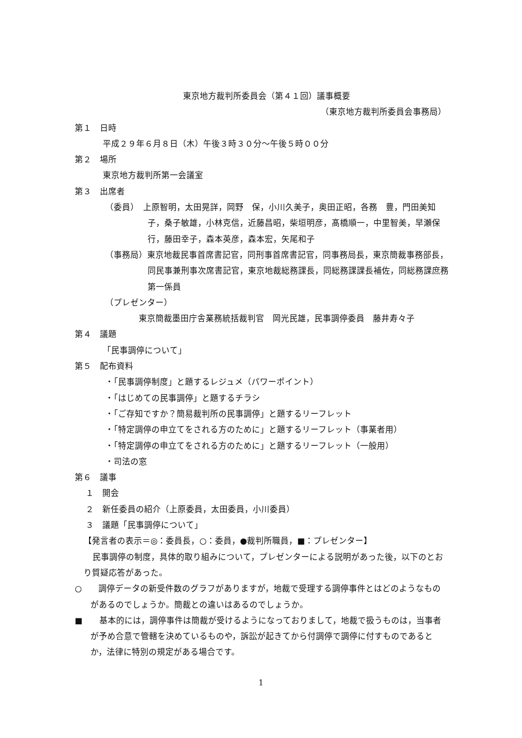東京地方裁判所委員会（第４１回）議事概要
（東京地方裁判所委員会事務局）
第１　日時
平成２９年６月８日（木）午後３時３０分～午後５時００分
第２　場所
東京地方裁判所第一会議室
第３　出席者
（委員）　上原智明，太田晃詳，岡野　保，小川久美子，奥田正昭，各務　豊，門田美知子，桑子敏雄，小林克信，近藤昌昭，柴垣明彦，髙橋順一，中里智美，早瀬保行，藤田幸子，森本英彦，森本宏，矢尾和子
（事務局）東京地裁民事首席書記官，同刑事首席書記官，同事務局長，東京簡裁事務部長，同民事兼刑事次席書記官，東京地裁総務課長，同総務課課長補佐，同総務課庶務第一係員
（プレゼンター）
東京簡裁墨田庁舎業務統括裁判官　岡光民雄，民事調停委員　藤井寿々子
第４　議題
「民事調停について」
第５　配布資料
・「民事調停制度」と題するレジュメ（パワーポイント）
・「はじめての民事調停」と題するチラシ
・「ご存知ですか？簡易裁判所の民事調停」と題するリーフレット
・「特定調停の申立てをされる方のために」と題するリーフレット（事業者用）
・「特定調停の申立てをされる方のために」と題するリーフレット（一般用）
・司法の窓
第６　議事
１　開会
２　新任委員の紹介（上原委員，太田委員，小川委員）
３　議題「民事調停について」
【発言者の表示＝◎：委員長，○：委員，●裁判所職員，■：プレゼンター】
民事調停の制度，具体的取り組みについて，プレゼンターによる説明があった後，以下のとおり質疑応答があった。
○　　調停データの新受件数のグラフがありますが，地裁で受理する調停事件とはどのようなものがあるのでしょうか。簡裁との違いはあるのでしょうか。
■　　基本的には，調停事件は簡裁が受けるようになっておりまして，地裁で扱うものは，当事者が予め合意で管轄を決めているものや，訴訟が起きてから付調停で調停に付すものであるとか，法律に特別の規定がある場合です。
1